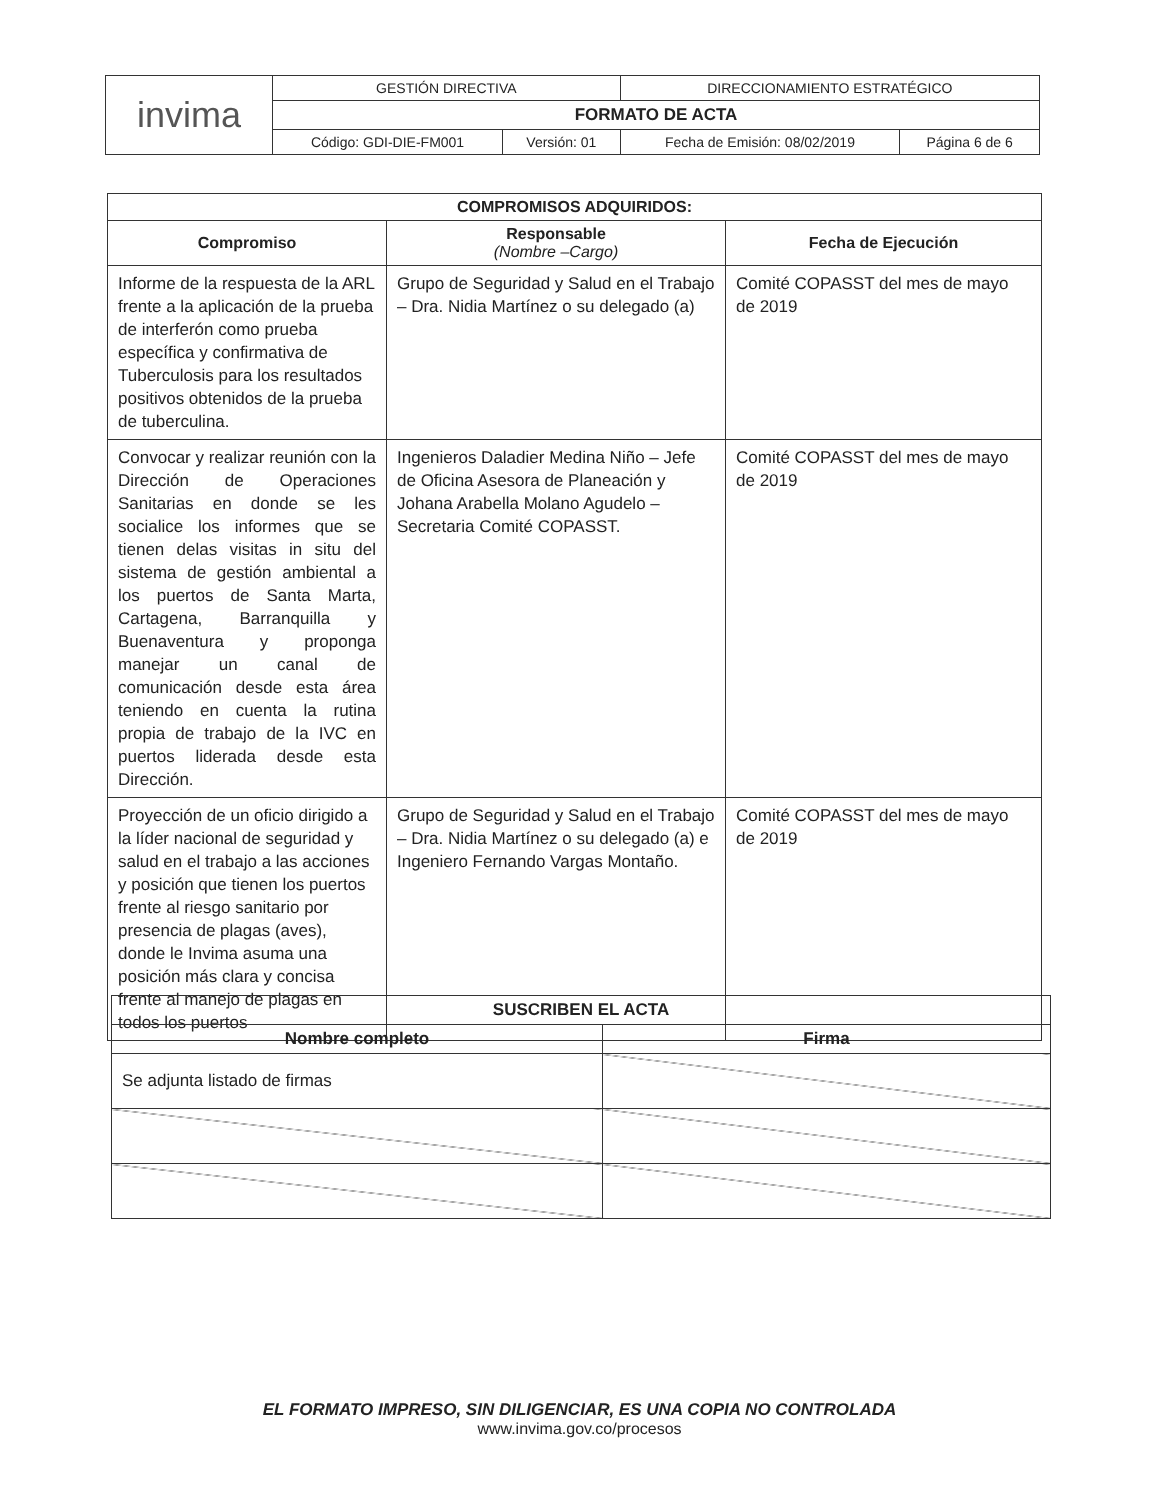| invima | GESTIÓN DIRECTIVA | | DIRECCIONAMIENTO ESTRATÉGICO | |
| | FORMATO DE ACTA | | | |
| | Código: GDI-DIE-FM001 | Versión: 01 | Fecha de Emisión: 08/02/2019 | Página 6 de 6 |
| COMPROMISOS ADQUIRIDOS: | | |
| --- | --- | --- |
| Compromiso | Responsable (Nombre –Cargo) | Fecha de Ejecución |
| Informe de la respuesta de la ARL frente a la aplicación de la prueba de interferón como prueba específica y confirmativa de Tuberculosis para los resultados positivos obtenidos de la prueba de tuberculina. | Grupo de Seguridad y Salud en el Trabajo – Dra. Nidia Martínez o su delegado (a) | Comité COPASST del mes de mayo de 2019 |
| Convocar y realizar reunión con la Dirección de Operaciones Sanitarias en donde se les socialice los informes que se tienen delas visitas in situ del sistema de gestión ambiental a los puertos de Santa Marta, Cartagena, Barranquilla y Buenaventura y proponga manejar un canal de comunicación desde esta área teniendo en cuenta la rutina propia de trabajo de la IVC en puertos liderada desde esta Dirección. | Ingenieros Daladier Medina Niño – Jefe de Oficina Asesora de Planeación y Johana Arabella Molano Agudelo – Secretaria Comité COPASST. | Comité COPASST del mes de mayo de 2019 |
| Proyección de un oficio dirigido a la líder nacional de seguridad y salud en el trabajo a las acciones y posición que tienen los puertos frente al riesgo sanitario por presencia de plagas (aves), donde le Invima asuma una posición más clara y concisa frente al manejo de plagas en todos los puertos | Grupo de Seguridad y Salud en el Trabajo – Dra. Nidia Martínez o su delegado (a) e Ingeniero Fernando Vargas Montaño. | Comité COPASST del mes de mayo de 2019 |
| SUSCRIBEN EL ACTA | |
| --- | --- |
| Nombre completo | Firma |
| Se adjunta listado de firmas | |
EL FORMATO IMPRESO, SIN DILIGENCIAR, ES UNA COPIA NO CONTROLADA
www.invima.gov.co/procesos